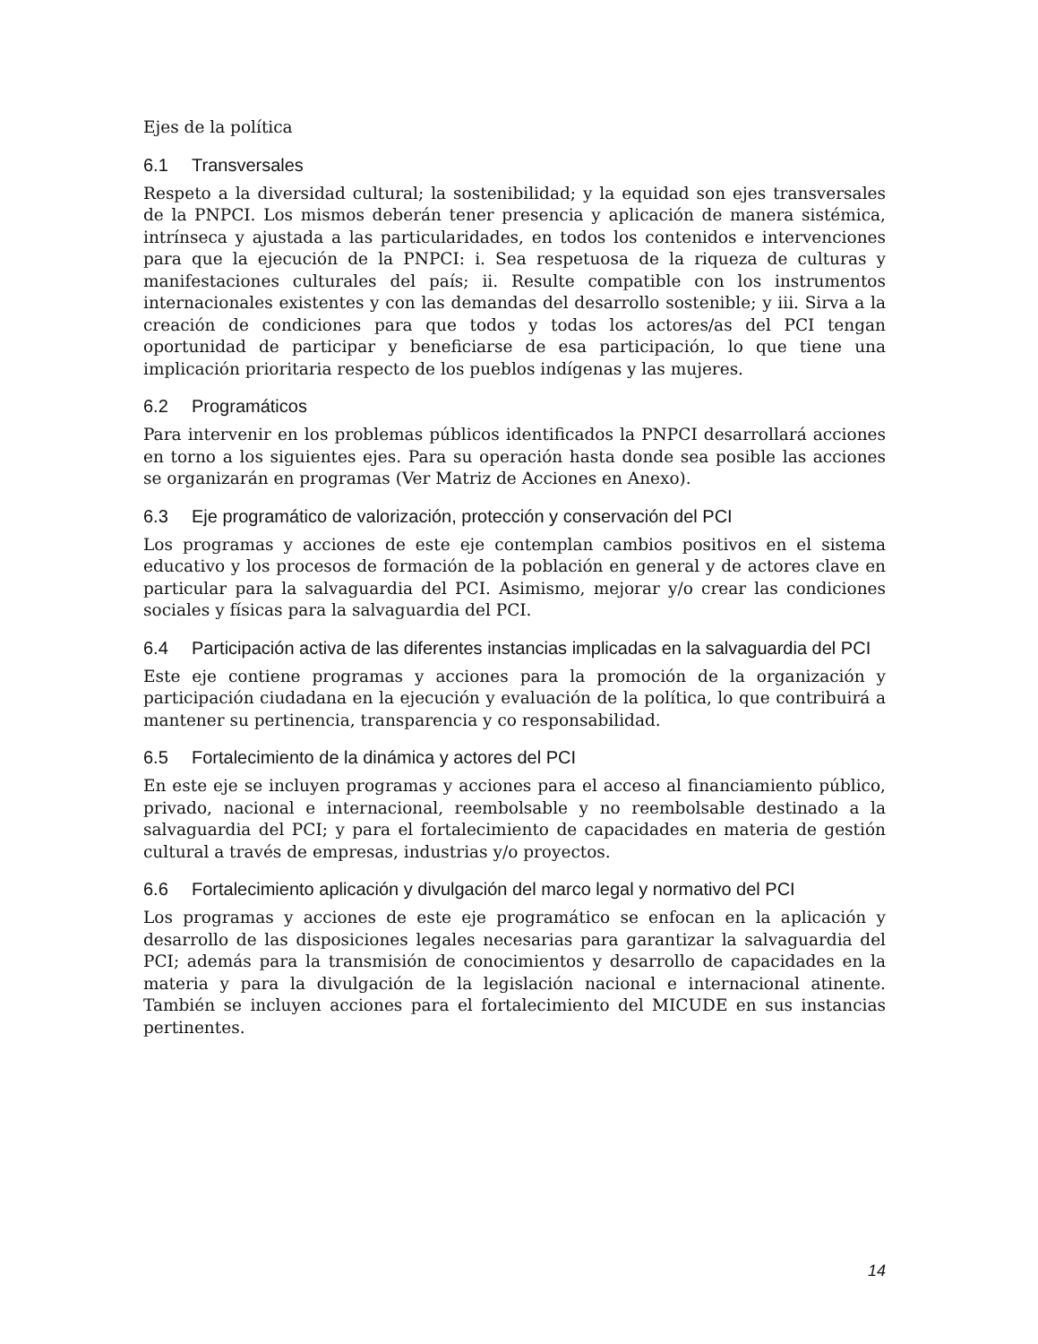Ejes de la política
6.1 Transversales
Respeto a la diversidad cultural; la sostenibilidad; y la equidad son ejes transversales de la PNPCI. Los mismos deberán tener presencia y aplicación de manera sistémica, intrínseca y ajustada a las particularidades, en todos los contenidos e intervenciones para que la ejecución de la PNPCI: i. Sea respetuosa de la riqueza de culturas y manifestaciones culturales del país; ii. Resulte compatible con los instrumentos internacionales existentes y con las demandas del desarrollo sostenible; y iii. Sirva a la creación de condiciones para que todos y todas los actores/as del PCI tengan oportunidad de participar y beneficiarse de esa participación, lo que tiene una implicación prioritaria respecto de los pueblos indígenas y las mujeres.
6.2 Programáticos
Para intervenir en los problemas públicos identificados la PNPCI desarrollará acciones en torno a los siguientes ejes. Para su operación hasta donde sea posible las acciones se organizarán en programas (Ver Matriz de Acciones en Anexo).
6.3 Eje programático de valorización, protección y conservación del PCI
Los programas y acciones de este eje contemplan cambios positivos en el sistema educativo y los procesos de formación de la población en general y de actores clave en particular para la salvaguardia del PCI. Asimismo, mejorar y/o crear las condiciones sociales y físicas para la salvaguardia del PCI.
6.4 Participación activa de las diferentes instancias implicadas en la salvaguardia del PCI
Este eje contiene programas y acciones para la promoción de la organización y participación ciudadana en la ejecución y evaluación de la política, lo que contribuirá a mantener su pertinencia, transparencia y co responsabilidad.
6.5 Fortalecimiento de la dinámica y actores del PCI
En este eje se incluyen programas y acciones para el acceso al financiamiento público, privado, nacional e internacional, reembolsable y no reembolsable destinado a la salvaguardia del PCI; y para el fortalecimiento de capacidades en materia de gestión cultural a través de empresas, industrias y/o proyectos.
6.6 Fortalecimiento aplicación y divulgación del marco legal y normativo del PCI
Los programas y acciones de este eje programático se enfocan en la aplicación y desarrollo de las disposiciones legales necesarias para garantizar la salvaguardia del PCI; además para la transmisión de conocimientos y desarrollo de capacidades en la materia y para la divulgación de la legislación nacional e internacional atinente. También se incluyen acciones para el fortalecimiento del MICUDE en sus instancias pertinentes.
14